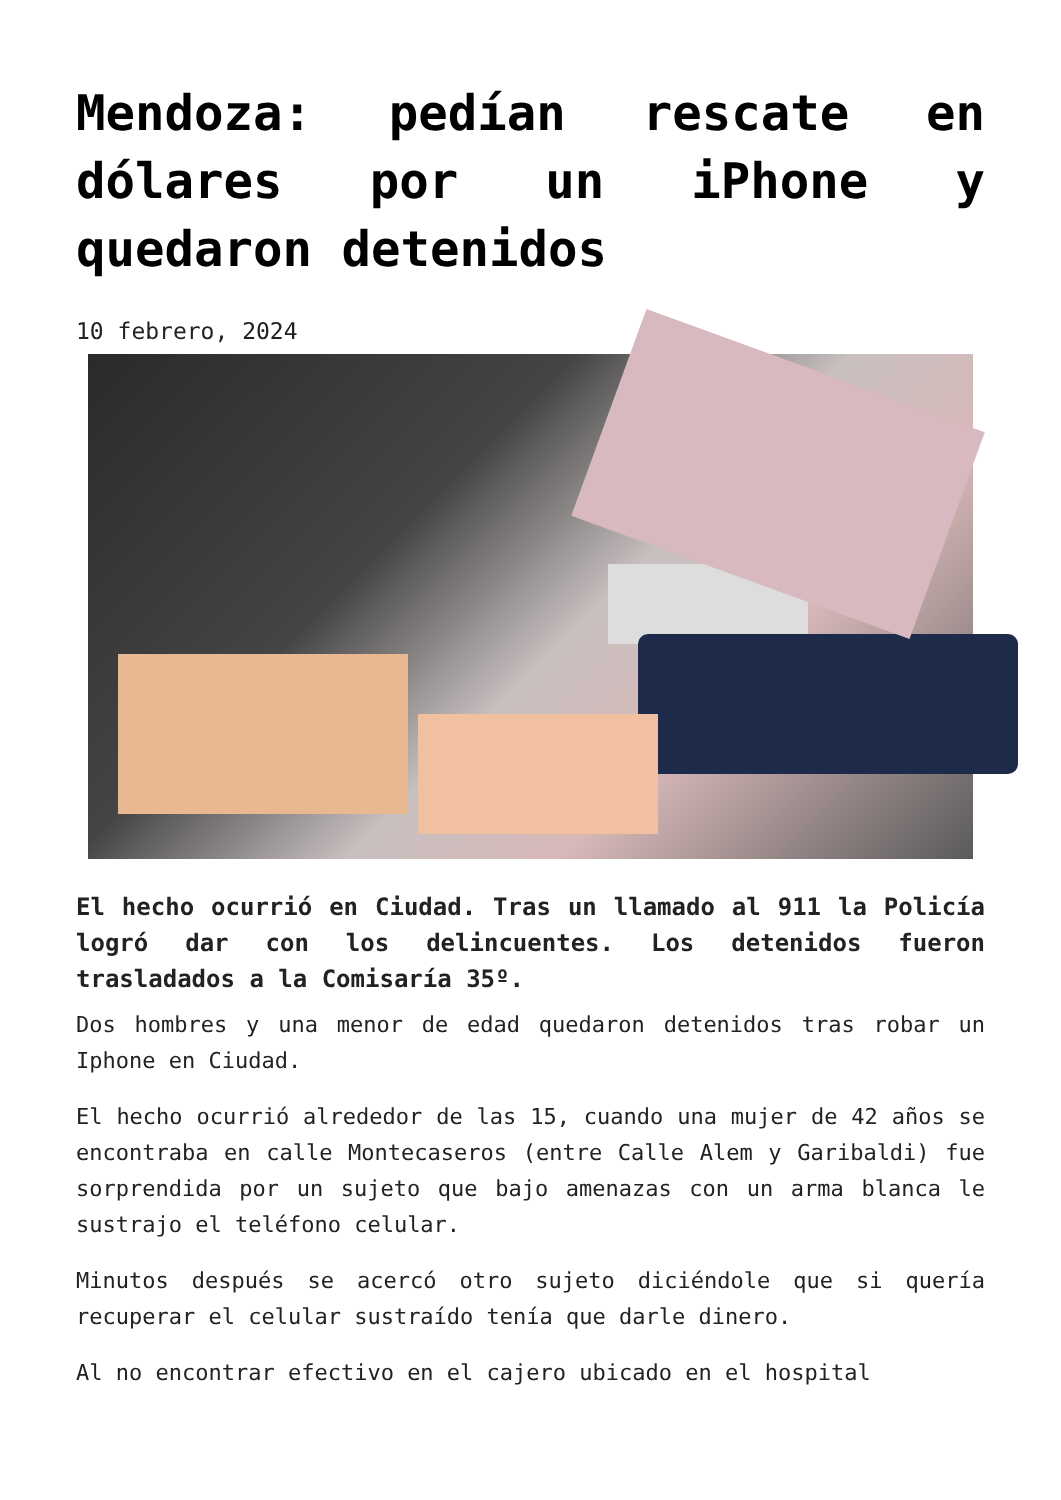Mendoza: pedían rescate en dólares por un iPhone y quedaron detenidos
10 febrero, 2024
El hecho ocurrió en Ciudad. Tras un llamado al 911 la Policía logró dar con los delincuentes. Los detenidos fueron trasladados a la Comisaría 35º.
Dos hombres y una menor de edad quedaron detenidos tras robar un Iphone en Ciudad.
El hecho ocurrió alrededor de las 15, cuando una mujer de 42 años se encontraba en calle Montecaseros (entre Calle Alem y Garibaldi) fue sorprendida por un sujeto que bajo amenazas con un arma blanca le sustrajo el teléfono celular.
Minutos después se acercó otro sujeto diciéndole que si quería recuperar el celular sustraído tenía que darle dinero.
Al no encontrar efectivo en el cajero ubicado en el hospital